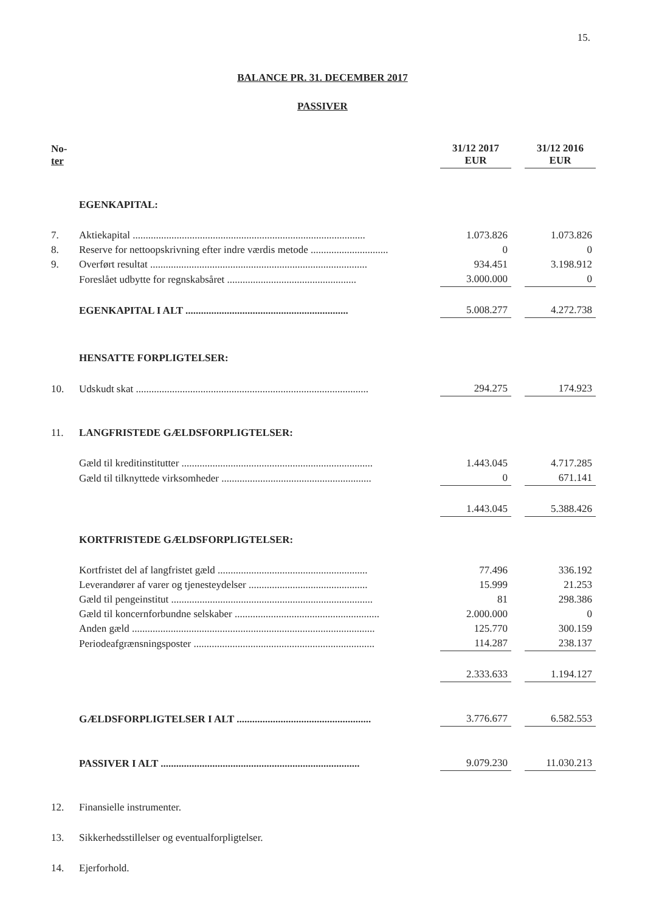15.
BALANCE PR. 31. DECEMBER 2017
PASSIVER
| No- ter | | 31/12 2017 EUR | | 31/12 2016 EUR |
| --- | --- | --- | --- | --- |
| | EGENKAPITAL: | | | |
| 7. | Aktiekapital .......................................................................................... | 1.073.826 | | 1.073.826 |
| 8. | Reserve for nettoopskrivning efter indre værdis metode .............................. | 0 | | 0 |
| 9. | Overført resultat .................................................................................... | 934.451 | | 3.198.912 |
| | Foreslået udbytte for regnskabsåret .................................................. | 3.000.000 | | 0 |
| | EGENKAPITAL I ALT ............................................................... | 5.008.277 | | 4.272.738 |
| | HENSATTE FORPLIGTELSER: | | | |
| 10. | Udskudt skat .......................................................................................... | 294.275 | | 174.923 |
| 11. | LANGFRISTEDE GÆLDSFORPLIGTELSER: | | | |
| | Gæld til kreditinstitutter .......................................................................... | 1.443.045 | | 4.717.285 |
| | Gæld til tilknyttede virksomheder .......................................................... | 0 | | 671.141 |
| | | 1.443.045 | | 5.388.426 |
| | KORTFRISTEDE GÆLDSFORPLIGTELSER: | | | |
| | Kortfristet del af langfristet gæld .......................................................... | 77.496 | | 336.192 |
| | Leverandører af varer og tjenesteydelser .............................................. | 15.999 | | 21.253 |
| | Gæld til pengeinstitut .............................................................................. | 81 | | 298.386 |
| | Gæld til koncernforbundne selskaber ........................................................ | 2.000.000 | | 0 |
| | Anden gæld .............................................................................................. | 125.770 | | 300.159 |
| | Periodeafgrænsningsposter ...................................................................... | 114.287 | | 238.137 |
| | | 2.333.633 | | 1.194.127 |
| | GÆLDSFORPLIGTELSER I ALT .................................................... | 3.776.677 | | 6.582.553 |
| | PASSIVER I ALT ............................................................................. | 9.079.230 | | 11.030.213 |
| 12. | Finansielle instrumenter. | | | |
| 13. | Sikkerhedsstillelser og eventualforpligtelser. | | | |
| 14. | Ejerforhold. | | | |